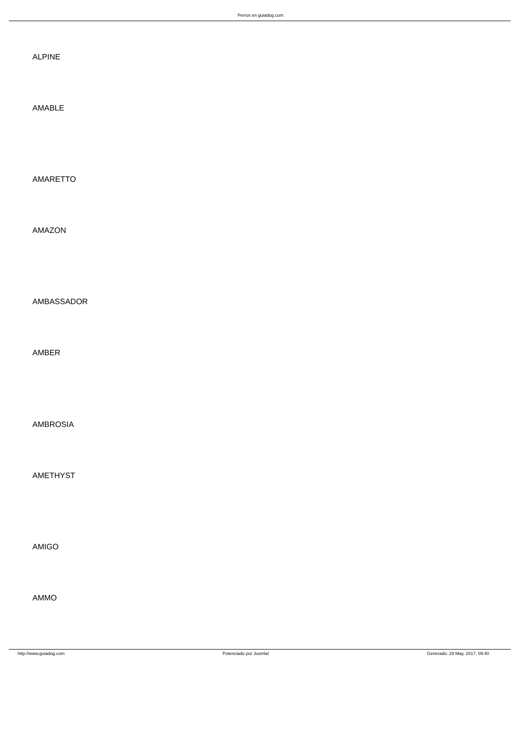Perros en guiadog.com
ALPINE
AMABLE
AMARETTO
AMAZON
AMBASSADOR
AMBER
AMBROSIA
AMETHYST
AMIGO
AMMO
http://www.guiadog.com Potenciado por Joomla! Generado: 29 May, 2017, 09:40